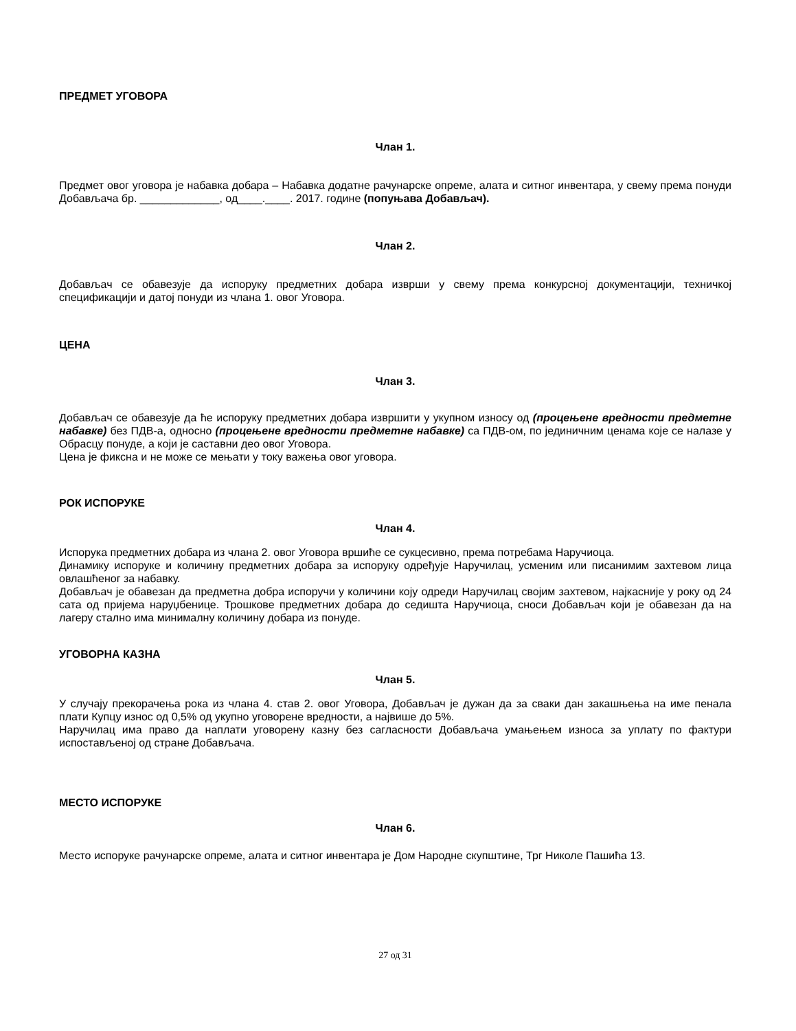ПРЕДМЕТ УГОВОРА
Члан 1.
Предмет овог уговора је набавка добара – Набавка додатне рачунарске опреме, алата и ситног инвентара, у свему према понуди Добављача бр. _____________, од____.____. 2017. године (попуњава Добављач).
Члан 2.
Добављач се обавезује да испоруку предметних добара изврши у свему према конкурсној документацији, техничкој спецификацији и датој понуди из члана 1. овог Уговора.
ЦЕНА
Члан 3.
Добављач се обавезује да ће испоруку предметних добара извршити у укупном износу од (процењене вредности предметне набавке) без ПДВ-а, односно (процењене вредности предметне набавке) са ПДВ-ом, по јединичним ценама које се налазе у Обрасцу понуде, а који је саставни део овог Уговора.
Цена је фиксна и не може се мењати у току важења овог уговора.
РОК ИСПОРУКЕ
Члан 4.
Испорука предметних добара из члана 2. овог Уговора вршиће се сукцесивно, према потребама Наручиоца.
Динамику испоруке и количину предметних добара за испоруку одређује Наручилац, усменим или писанимим захтевом лица овлашћеног за набавку.
Добављач је обавезан да предметна добра испоручи у количини коју одреди Наручилац својим захтевом, најкасније у року од 24 сата од пријема наруџбенице. Трошкове предметних добара до седишта Наручиоца, сноси Добављач који је обавезан да на лагеру стално има минималну количину добара из понуде.
УГОВОРНА КАЗНА
Члан 5.
У случају прекорачења рока из члана 4. став 2. овог Уговора, Добављач је дужан да за сваки дан закашњења на име пенала плати Купцу износ од 0,5% од укупно уговорене вредности, а највише до 5%.
Наручилац има право да наплати уговорену казну без сагласности Добављача умањењем износа за уплату по фактури испостављеној од стране Добављача.
МЕСТО ИСПОРУКЕ
Члан 6.
Место испоруке рачунарске опреме, алата и ситног инвентара је Дом Народне скупштине, Трг Николе Пашића 13.
27 од 31